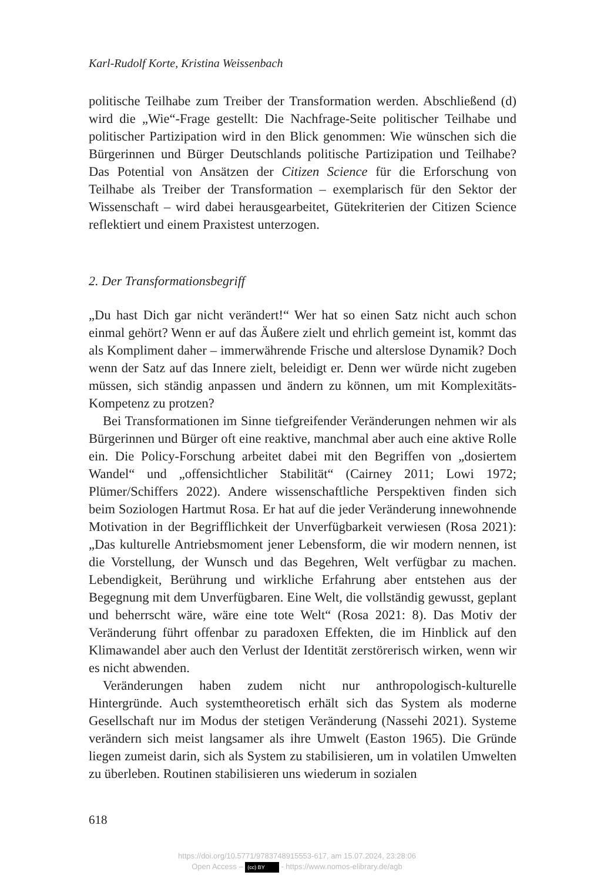Karl-Rudolf Korte, Kristina Weissenbach
politische Teilhabe zum Treiber der Transformation werden. Abschließend (d) wird die „Wie“-Frage gestellt: Die Nachfrage-Seite politischer Teilhabe und politischer Partizipation wird in den Blick genommen: Wie wünschen sich die Bürgerinnen und Bürger Deutschlands politische Partizipation und Teilhabe? Das Potential von Ansätzen der Citizen Science für die Erforschung von Teilhabe als Treiber der Transformation – exemplarisch für den Sektor der Wissenschaft – wird dabei herausgearbeitet, Gütekriterien der Citizen Science reflektiert und einem Praxistest unterzogen.
2. Der Transformationsbegriff
„Du hast Dich gar nicht verändert!“ Wer hat so einen Satz nicht auch schon einmal gehört? Wenn er auf das Äußere zielt und ehrlich gemeint ist, kommt das als Kompliment daher – immerwährende Frische und alterslose Dynamik? Doch wenn der Satz auf das Innere zielt, beleidigt er. Denn wer würde nicht zugeben müssen, sich ständig anpassen und ändern zu können, um mit Komplexitäts-Kompetenz zu protzen?
Bei Transformationen im Sinne tiefgreifender Veränderungen nehmen wir als Bürgerinnen und Bürger oft eine reaktive, manchmal aber auch eine aktive Rolle ein. Die Policy-Forschung arbeitet dabei mit den Begriffen von „dosiertem Wandel“ und „offensichtlicher Stabilität“ (Cairney 2011; Lowi 1972; Plümer/Schiffers 2022). Andere wissenschaftliche Perspektiven finden sich beim Soziologen Hartmut Rosa. Er hat auf die jeder Veränderung innewohnende Motivation in der Begrifflichkeit der Unverfügbarkeit verwiesen (Rosa 2021): „Das kulturelle Antriebsmoment jener Lebensform, die wir modern nennen, ist die Vorstellung, der Wunsch und das Begehren, Welt verfügbar zu machen. Lebendigkeit, Berührung und wirkliche Erfahrung aber entstehen aus der Begegnung mit dem Unverfügbaren. Eine Welt, die vollständig gewusst, geplant und beherrscht wäre, wäre eine tote Welt“ (Rosa 2021: 8). Das Motiv der Veränderung führt offenbar zu paradoxen Effekten, die im Hinblick auf den Klimawandel aber auch den Verlust der Identität zerstörerisch wirken, wenn wir es nicht abwenden.
Veränderungen haben zudem nicht nur anthropologisch-kulturelle Hintergründe. Auch systemtheoretisch erhält sich das System als moderne Gesellschaft nur im Modus der stetigen Veränderung (Nassehi 2021). Systeme verändern sich meist langsamer als ihre Umwelt (Easton 1965). Die Gründe liegen zumeist darin, sich als System zu stabilisieren, um in volatilen Umwelten zu überleben. Routinen stabilisieren uns wiederum in sozialen
618
https://doi.org/10.5771/9783748915553-617, am 15.07.2024, 23:28:06
Open Access – (cc) BY - https://www.nomos-elibrary.de/agb